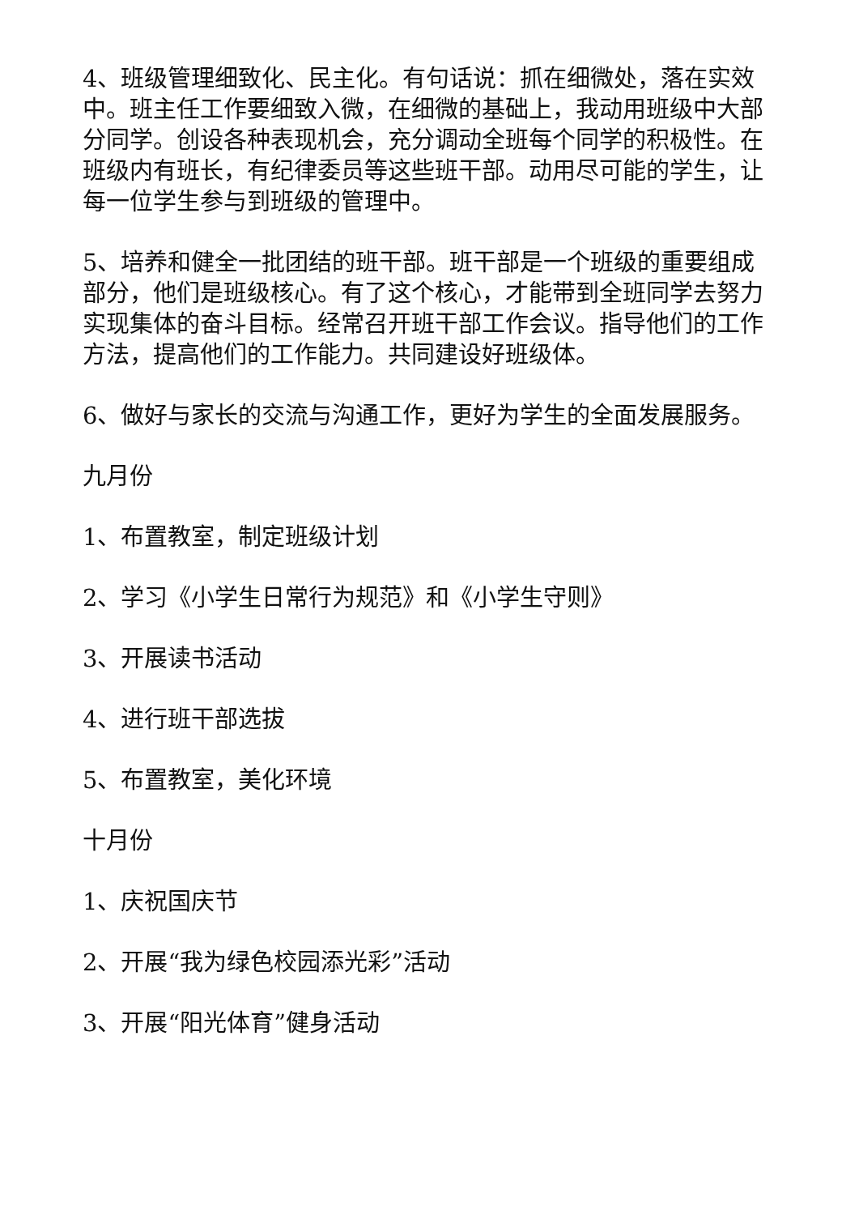4、班级管理细致化、民主化。有句话说：抓在细微处，落在实效中。班主任工作要细致入微，在细微的基础上，我动用班级中大部分同学。创设各种表现机会，充分调动全班每个同学的积极性。在班级内有班长，有纪律委员等这些班干部。动用尽可能的学生，让每一位学生参与到班级的管理中。
5、培养和健全一批团结的班干部。班干部是一个班级的重要组成部分，他们是班级核心。有了这个核心，才能带到全班同学去努力实现集体的奋斗目标。经常召开班干部工作会议。指导他们的工作方法，提高他们的工作能力。共同建设好班级体。
6、做好与家长的交流与沟通工作，更好为学生的全面发展服务。
九月份
1、布置教室，制定班级计划
2、学习《小学生日常行为规范》和《小学生守则》
3、开展读书活动
4、进行班干部选拔
5、布置教室，美化环境
十月份
1、庆祝国庆节
2、开展“我为绿色校园添光彩”活动
3、开展“阳光体育”健身活动